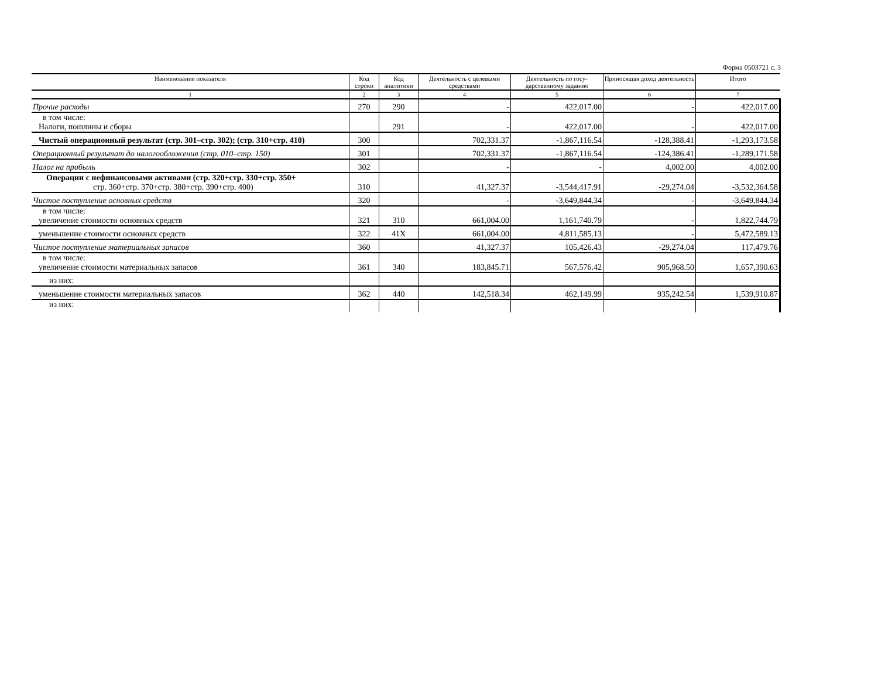Форма 0503721 с. 3
| Наименование показателя | Код строки | Код аналитики | Деятельность с целевыми средствами | Деятельность по госу-дарственному заданию | Приносящая доход деятельность | Итого |
| --- | --- | --- | --- | --- | --- | --- |
| 1 | 2 | 3 | 4 | 5 | 6 | 7 |
| Прочие расходы | 270 | 290 | - | 422,017.00 | - | 422,017.00 |
| в том числе: Налоги, пошлины и сборы | | 291 | - | 422,017.00 | - | 422,017.00 |
| Чистый операционный результат (стр. 301–стр. 302); (стр. 310+стр. 410) | 300 | | 702,331.37 | -1,867,116.54 | -128,388.41 | -1,293,173.58 |
| Операционный результат до налогообложения (стр. 010–стр. 150) | 301 | | 702,331.37 | -1,867,116.54 | -124,386.41 | -1,289,171.58 |
| Налог на прибыль | 302 | | - | - | 4,002.00 | 4,002.00 |
| Операции с нефинансовыми активами (стр. 320+стр. 330+стр. 350+ стр. 360+стр. 370+стр. 380+стр. 390+стр. 400) | 310 | | 41,327.37 | -3,544,417.91 | -29,274.04 | -3,532,364.58 |
| Чистое поступление основных средств | 320 | | - | -3,649,844.34 | - | -3,649,844.34 |
| в том числе: увеличение стоимости основных средств | 321 | 310 | 661,004.00 | 1,161,740.79 | - | 1,822,744.79 |
| уменьшение стоимости основных средств | 322 | 41X | 661,004.00 | 4,811,585.13 | - | 5,472,589.13 |
| Чистое поступление материальных запасов | 360 | | 41,327.37 | 105,426.43 | -29,274.04 | 117,479.76 |
| в том числе: увеличение стоимости материальных запасов | 361 | 340 | 183,845.71 | 567,576.42 | 905,968.50 | 1,657,390.63 |
| из них: | | | | | | |
| уменьшение стоимости материальных запасов | 362 | 440 | 142,518.34 | 462,149.99 | 935,242.54 | 1,539,910.87 |
| из них: | | | | | | |